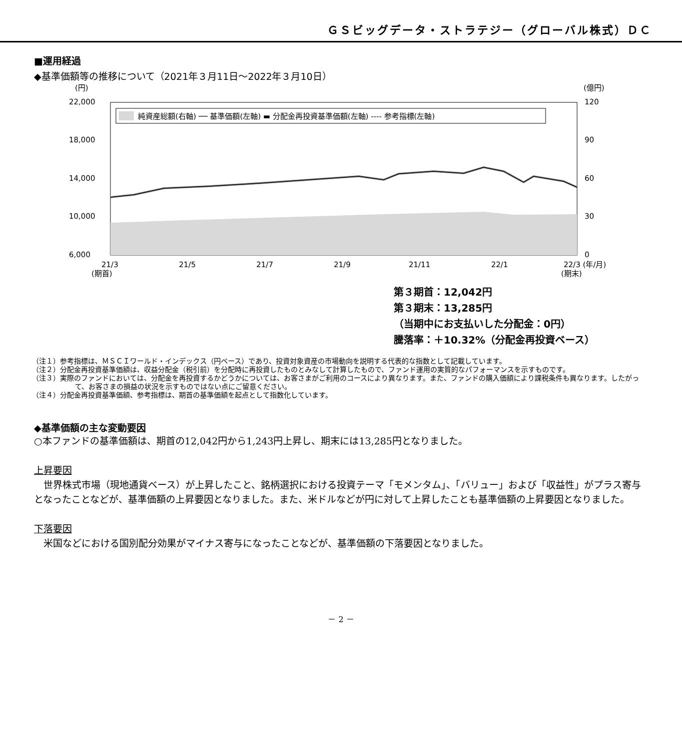ＧＳビッグデータ・ストラテジー（グローバル株式）ＤＣ
■運用経過
◆基準価額等の推移について（2021年３月11日～2022年３月10日）
(円)
(億円)
22,000
18,000
14,000
10,000
6,000
120
90
60
30
0
純資産総額(右軸) ── 基準価額(左軸) ▬ 分配金再投資基準価額(左軸) ---- 参考指標(左軸)
21/3
21/5
21/7
21/9
21/11
22/1
22/3 (年/月)
(期首)
(期末)
第３期首：12,042円
第３期末：13,285円
（当期中にお支払いした分配金：0円）
騰落率：＋10.32%（分配金再投資ベース）
（注１）参考指標は、ＭＳＣＩワールド・インデックス（円ベース）であり、投資対象資産の市場動向を説明する代表的な指数として記載しています。
（注２）分配金再投資基準価額は、収益分配金（税引前）を分配時に再投資したものとみなして計算したもので、ファンド運用の実質的なパフォーマンスを示すものです。
（注３）実際のファンドにおいては、分配金を再投資するかどうかについては、お客さまがご利用のコースにより異なります。また、ファンドの購入価額により課税条件も異なります。したがって、お客さまの損益の状況を示すものではない点にご留意ください。
（注４）分配金再投資基準価額、参考指標は、期首の基準価額を起点として指数化しています。
◆基準価額の主な変動要因
○本ファンドの基準価額は、期首の12,042円から1,243円上昇し、期末には13,285円となりました。
上昇要因
　世界株式市場（現地通貨ベース）が上昇したこと、銘柄選択における投資テーマ「モメンタム」、「バリュー」および「収益性」がプラス寄与となったことなどが、基準価額の上昇要因となりました。また、米ドルなどが円に対して上昇したことも基準価額の上昇要因となりました。
下落要因
　米国などにおける国別配分効果がマイナス寄与になったことなどが、基準価額の下落要因となりました。
－ 2 －